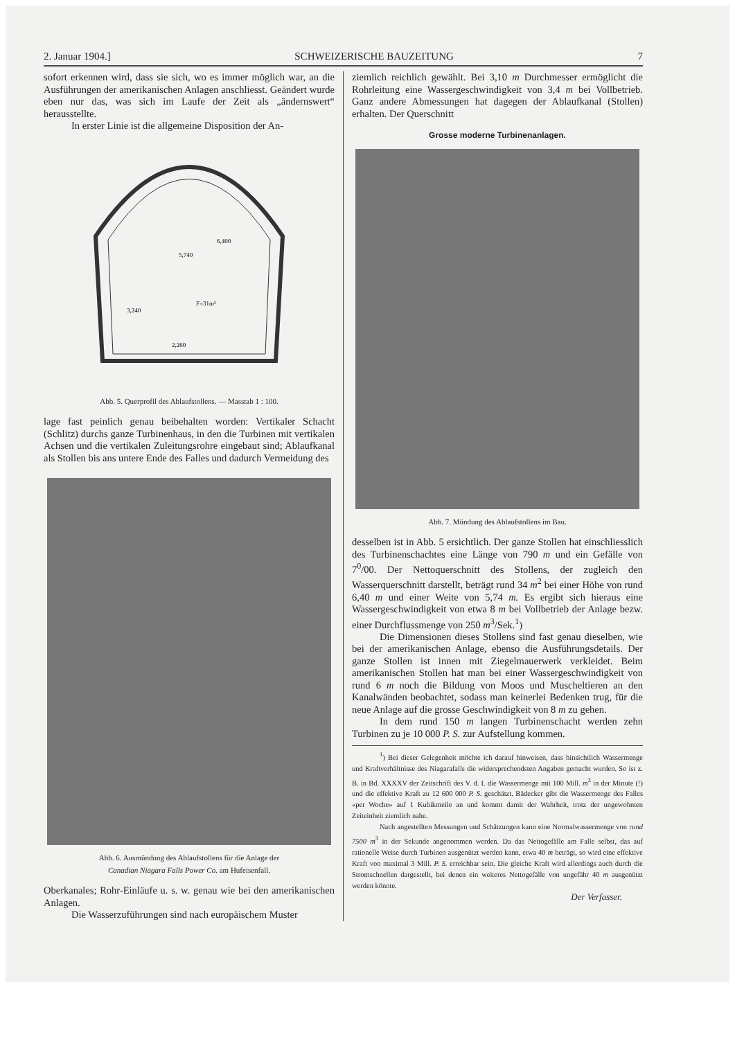2. Januar 1904.] SCHWEIZERISCHE BAUZEITUNG 7
sofort erkennen wird, dass sie sich, wo es immer möglich war, an die Ausführungen der amerikanischen Anlagen anschliesst. Geändert wurde eben nur das, was sich im Laufe der Zeit als „ändernswert“ herausstellte.
In erster Linie ist die allgemeine Disposition der An-
5,740
F=31m²
2,260
6,400
3,240
Abb. 5. Querprofil des Ablaufstollens. — Masstab 1 : 100.
lage fast peinlich genau beibehalten worden: Vertikaler Schacht (Schlitz) durchs ganze Turbinenhaus, in den die Turbinen mit vertikalen Achsen und die vertikalen Zuleitungsrohre eingebaut sind; Ablaufkanal als Stollen bis ans untere Ende des Falles und dadurch Vermeidung des
Abb. 6. Ausmündung des Ablaufstollens für die Anlage der
Canadian Niagara Falls Power Co. am Hufeisenfall.
Oberkanales; Rohr-Einläufe u. s. w. genau wie bei den amerikanischen Anlagen.
Die Wasserzuführungen sind nach europäischem Muster
ziemlich reichlich gewählt. Bei 3,10 m Durchmesser ermöglicht die Rohrleitung eine Wassergeschwindigkeit von 3,4 m bei Vollbetrieb. Ganz andere Abmessungen hat dagegen der Ablaufkanal (Stollen) erhalten. Der Querschnitt
Grosse moderne Turbinenanlagen.
Abb. 7. Mündung des Ablaufstollens im Bau.
desselben ist in Abb. 5 ersichtlich. Der ganze Stollen hat einschliesslich des Turbinenschachtes eine Länge von 790 m und ein Gefälle von 7<sup>0</sup>/00. Der Nettoquerschnitt des Stollens, der zugleich den Wasserquerschnitt darstellt, beträgt rund 34 m<sup>2</sup> bei einer Höhe von rund 6,40 m und einer Weite von 5,74 m. Es ergibt sich hieraus eine Wassergeschwindigkeit von etwa 8 m bei Vollbetrieb der Anlage bezw. einer Durchflussmenge von 250 m<sup>3</sup>/Sek.<sup>1</sup>)
Die Dimensionen dieses Stollens sind fast genau dieselben, wie bei der amerikanischen Anlage, ebenso die Ausführungsdetails. Der ganze Stollen ist innen mit Ziegelmauerwerk verkleidet. Beim amerikanischen Stollen hat man bei einer Wassergeschwindigkeit von rund 6 m noch die Bildung von Moos und Muscheltieren an den Kanalwänden beobachtet, sodass man keinerlei Bedenken trug, für die neue Anlage auf die grosse Geschwindigkeit von 8 m zu gehen.
In dem rund 150 m langen Turbinenschacht werden zehn Turbinen zu je 10 000 P. S. zur Aufstellung kommen.
<sup>1</sup>) Bei dieser Gelegenheit möchte ich darauf hinweisen, dass hinsichtlich Wassermenge und Kraftverhältnisse des Niagarafalls die widersprechendsten Angaben gemacht wurden. So ist z. B. in Bd. XXXXV der Zeitschrift des V. d. I. die Wassermenge mit 100 Mill. m<sup>3</sup> in der Minute (!) und die effektive Kraft zu 12 600 000 P. S. geschätzt. Bädecker gibt die Wassermenge des Falles «per Woche» auf 1 Kubikmeile an und kommt damit der Wahrheit, trotz der ungewohnten Zeiteinheit ziemlich nahe.
Nach angestellten Messungen und Schätzungen kann eine Normalwassermenge von rund 7500 m<sup>3</sup> in der Sekunde angenommen werden. Da das Nettogefälle am Falle selbst, das auf rationelle Weise durch Turbinen ausgenützt werden kann, etwa 40 m beträgt, so wird eine effektive Kraft von maximal 3 Mill. P. S. erreichbar sein. Die gleiche Kraft wird allerdings auch durch die Stromschnellen dargestellt, bei denen ein weiteres Nettogefälle von ungefähr 40 m ausgenützt werden könnte.
Der Verfasser.